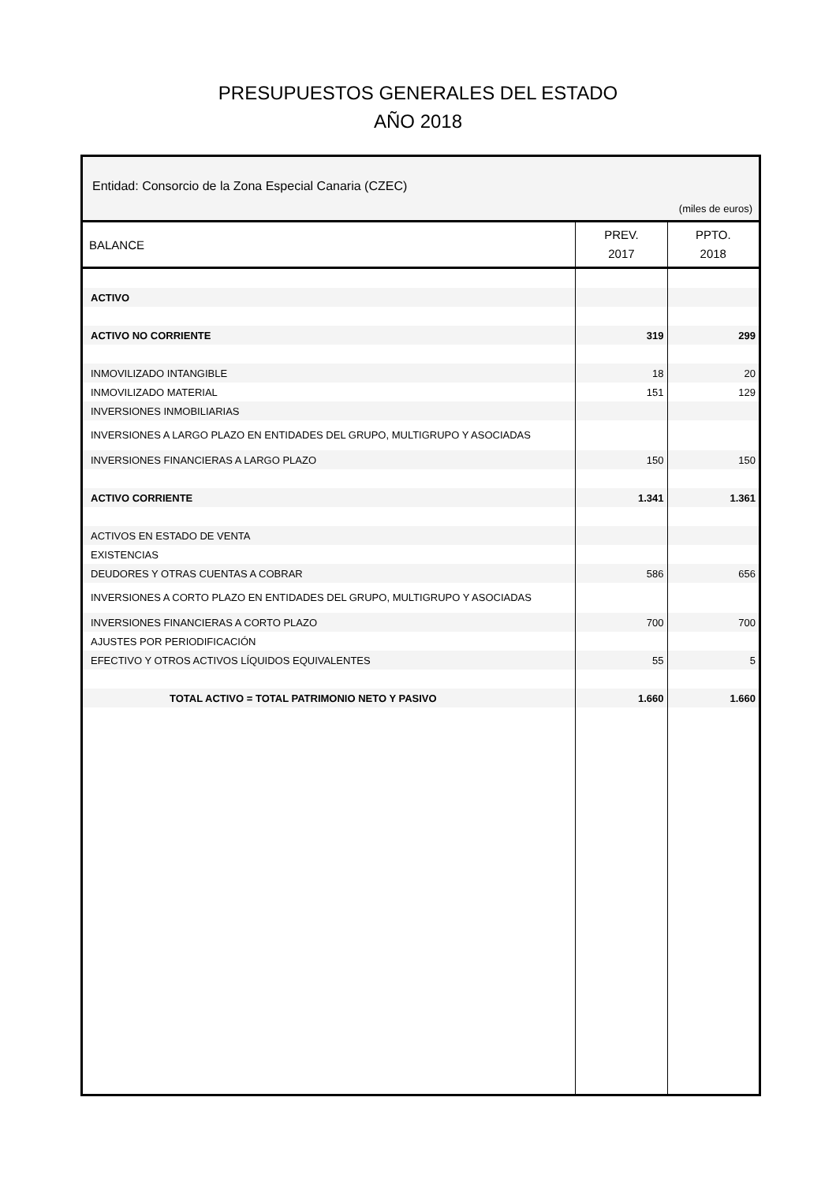PRESUPUESTOS GENERALES DEL ESTADO
AÑO 2018
Entidad: Consorcio de la Zona Especial Canaria (CZEC)
(miles de euros)
| BALANCE | PREV. 2017 | PPTO. 2018 |
| --- | --- | --- |
| ACTIVO | | |
| ACTIVO NO CORRIENTE | 319 | 299 |
| INMOVILIZADO INTANGIBLE | 18 | 20 |
| INMOVILIZADO MATERIAL | 151 | 129 |
| INVERSIONES INMOBILIARIAS | | |
| INVERSIONES A LARGO PLAZO EN ENTIDADES DEL GRUPO, MULTIGRUPO Y ASOCIADAS | | |
| INVERSIONES FINANCIERAS A LARGO PLAZO | 150 | 150 |
| ACTIVO CORRIENTE | 1.341 | 1.361 |
| ACTIVOS EN ESTADO DE VENTA | | |
| EXISTENCIAS | | |
| DEUDORES Y OTRAS CUENTAS A COBRAR | 586 | 656 |
| INVERSIONES A CORTO PLAZO EN ENTIDADES DEL GRUPO, MULTIGRUPO Y ASOCIADAS | | |
| INVERSIONES FINANCIERAS A CORTO PLAZO | 700 | 700 |
| AJUSTES POR PERIODIFICACIÓN | | |
| EFECTIVO Y OTROS ACTIVOS LÍQUIDOS EQUIVALENTES | 55 | 5 |
| TOTAL ACTIVO = TOTAL PATRIMONIO NETO Y PASIVO | 1.660 | 1.660 |